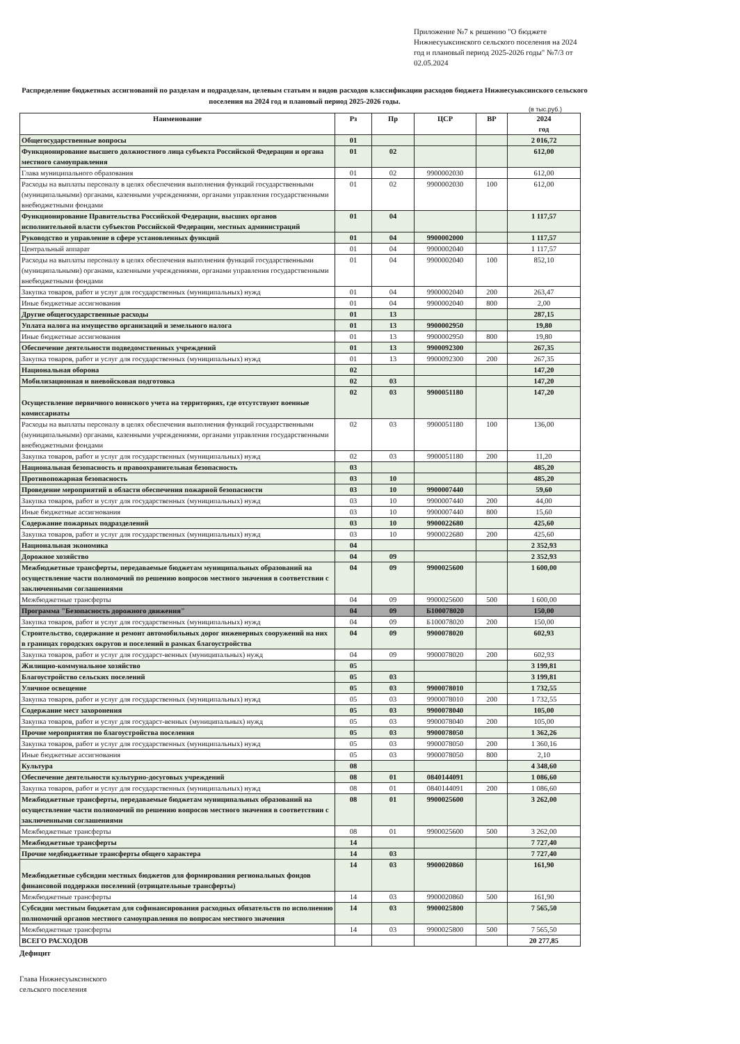Приложение №7 к решению "О бюджете Нижнесуыксинского сельского поселения на 2024 год и плановый период 2025-2026 годы" №7/3 от 02.05.2024
Распределение бюджетных ассигнований по разделам и подразделам, целевым статьям и видов расходов классификации расходов бюджета Нижнесуыксинского сельского поселения на 2024 год и плановый период 2025-2026 годы.
(в тыс.руб.)
| Наименование | Рз | Пр | ЦСР | ВР | 2024 год |
| --- | --- | --- | --- | --- | --- |
| Общегосударственные вопросы | 01 | | | | 2 016,72 |
| Функционирование высшего должностного лица субъекта Российской Федерации и органа местного самоуправления | 01 | 02 | | | 612,00 |
| Глава муниципального образования | 01 | 02 | 9900002030 | | 612,00 |
| Расходы на выплаты персоналу в целях обеспечения выполнения функций государственными (муниципальными) органами, казенными учреждениями, органами управления государственными внебюджетными фондами | 01 | 02 | 9900002030 | 100 | 612,00 |
| Функционирование Правительства Российской Федерации, высших органов исполнительной власти субъектов Российской Федерации, местных администраций | 01 | 04 | | | 1 117,57 |
| Руководство и управление в сфере установленных функций | 01 | 04 | 9900002000 | | 1 117,57 |
| Центральный аппарат | 01 | 04 | 9900002040 | | 1 117,57 |
| Расходы на выплаты персоналу в целях обеспечения выполнения функций государственными (муниципальными) органами, казенными учреждениями, органами управления государственными внебюджетными фондами | 01 | 04 | 9900002040 | 100 | 852,10 |
| Закупка товаров, работ и услуг для государственных (муниципальных) нужд | 01 | 04 | 9900002040 | 200 | 263,47 |
| Иные бюджетные ассигнования | 01 | 04 | 9900002040 | 800 | 2,00 |
| Другие общегосударственные расходы | 01 | 13 | | | 287,15 |
| Уплата налога на имущество организаций и земельного налога | 01 | 13 | 9900002950 | | 19,80 |
| Иные бюджетные ассигнования | 01 | 13 | 9900002950 | 800 | 19,80 |
| Обеспечение деятельности подведомственных учреждений | 01 | 13 | 9900092300 | | 267,35 |
| Закупка товаров, работ и услуг для государственных (муниципальных) нужд | 01 | 13 | 9900092300 | 200 | 267,35 |
| Национальная оборона | 02 | | | | 147,20 |
| Мобилизационная и вневойсковая подготовка | 02 | 03 | | | 147,20 |
| Осуществление первичного воинского учета на территориях, где отсутствуют военные комиссариаты | 02 | 03 | 9900051180 | | 147,20 |
| Расходы на выплаты персоналу в целях обеспечения выполнения функций государственными (муниципальными) органами, казенными учреждениями, органами управления государственными внебюджетными фондами | 02 | 03 | 9900051180 | 100 | 136,00 |
| Закупка товаров, работ и услуг для государственных (муниципальных) нужд | 02 | 03 | 9900051180 | 200 | 11,20 |
| Национальная безопасность и правоохранительная безопасность | 03 | | | | 485,20 |
| Противопожарная безопасность | 03 | 10 | | | 485,20 |
| Проведение мероприятий в области обеспечения пожарной безопасности | 03 | 10 | 9900007440 | | 59,60 |
| Закупка товаров, работ и услуг для государственных (муниципальных) нужд | 03 | 10 | 9900007440 | 200 | 44,00 |
| Иные бюджетные ассигнования | 03 | 10 | 9900007440 | 800 | 15,60 |
| Содержание пожарных подразделений | 03 | 10 | 9900022680 | | 425,60 |
| Закупка товаров, работ и услуг для государственных (муниципальных) нужд | 03 | 10 | 9900022680 | 200 | 425,60 |
| Национальная экономика | 04 | | | | 2 352,93 |
| Дорожное хозяйство | 04 | 09 | | | 2 352,93 |
| Межбюджетные трансферты, передаваемые бюджетам муниципальных образований на осуществление части полномочий по решению вопросов местного значения в соответствии с заключенными соглашениями | 04 | 09 | 9900025600 | | 1 600,00 |
| Межбюджетные трансферты | 04 | 09 | 9900025600 | 500 | 1 600,00 |
| Программа "Безопасность дорожного движения" | 04 | 09 | Б100078020 | | 150,00 |
| Закупка товаров, работ и услуг для государственных (муниципальных) нужд | 04 | 09 | Б100078020 | 200 | 150,00 |
| Строительство, содержание и ремонт автомобильных дорог инженерных сооружений на них в границах городских округов и поселений в рамках благоустройства | 04 | 09 | 9900078020 | | 602,93 |
| Закупка товаров, работ и услуг для государст-венных (муниципальных) нужд | 04 | 09 | 9900078020 | 200 | 602,93 |
| Жилищно-коммунальное хозяйство | 05 | | | | 3 199,81 |
| Благоустройство сельских поселений | 05 | 03 | | | 3 199,81 |
| Уличное освещение | 05 | 03 | 9900078010 | | 1 732,55 |
| Закупка товаров, работ и услуг для государственных (муниципальных) нужд | 05 | 03 | 9900078010 | 200 | 1 732,55 |
| Содержание мест захоронения | 05 | 03 | 9900078040 | | 105,00 |
| Закупка товаров, работ и услуг для государст-венных (муниципальных) нужд | 05 | 03 | 9900078040 | 200 | 105,00 |
| Прочие мероприятия по благоустройства поселения | 05 | 03 | 9900078050 | | 1 362,26 |
| Закупка товаров, работ и услуг для государственных (муниципальных) нужд | 05 | 03 | 9900078050 | 200 | 1 360,16 |
| Иные бюджетные ассигнования | 05 | 03 | 9900078050 | 800 | 2,10 |
| Культура | 08 | | | | 4 348,60 |
| Обеспечение деятельности культурно-досуговых учреждений | 08 | 01 | 0840144091 | | 1 086,60 |
| Закупка товаров, работ и услуг для государственных (муниципальных) нужд | 08 | 01 | 0840144091 | 200 | 1 086,60 |
| Межбюджетные трансферты, передаваемые бюджетам муниципальных образований на осуществление части полномочий по решению вопросов местного значения в соответствии с заключенными соглашениями | 08 | 01 | 9900025600 | | 3 262,00 |
| Межбюджетные трансферты | 08 | 01 | 9900025600 | 500 | 3 262,00 |
| Межбюджетные трансферты | 14 | | | | 7 727,40 |
| Прочие медбюджетные трансферты общего характера | 14 | 03 | | | 7 727,40 |
| Межбюджетные субсидии местных бюджетов для формирования региональных фондов финансовой поддержки поселений (отрицательные трансферты) | 14 | 03 | 9900020860 | | 161,90 |
| Межбюджетные трансферты | 14 | 03 | 9900020860 | 500 | 161,90 |
| Субсидии местным бюджетам для софинансирования расходных обязательств по исполнению полномочий органов местного самоуправления по вопросам местного значения | 14 | 03 | 9900025800 | | 7 565,50 |
| Межбюджетные трансферты | 14 | 03 | 9900025800 | 500 | 7 565,50 |
| ВСЕГО РАСХОДОВ | | | | | 20 277,85 |
Дефицит
Глава Нижнесуыксинского
сельского поселения